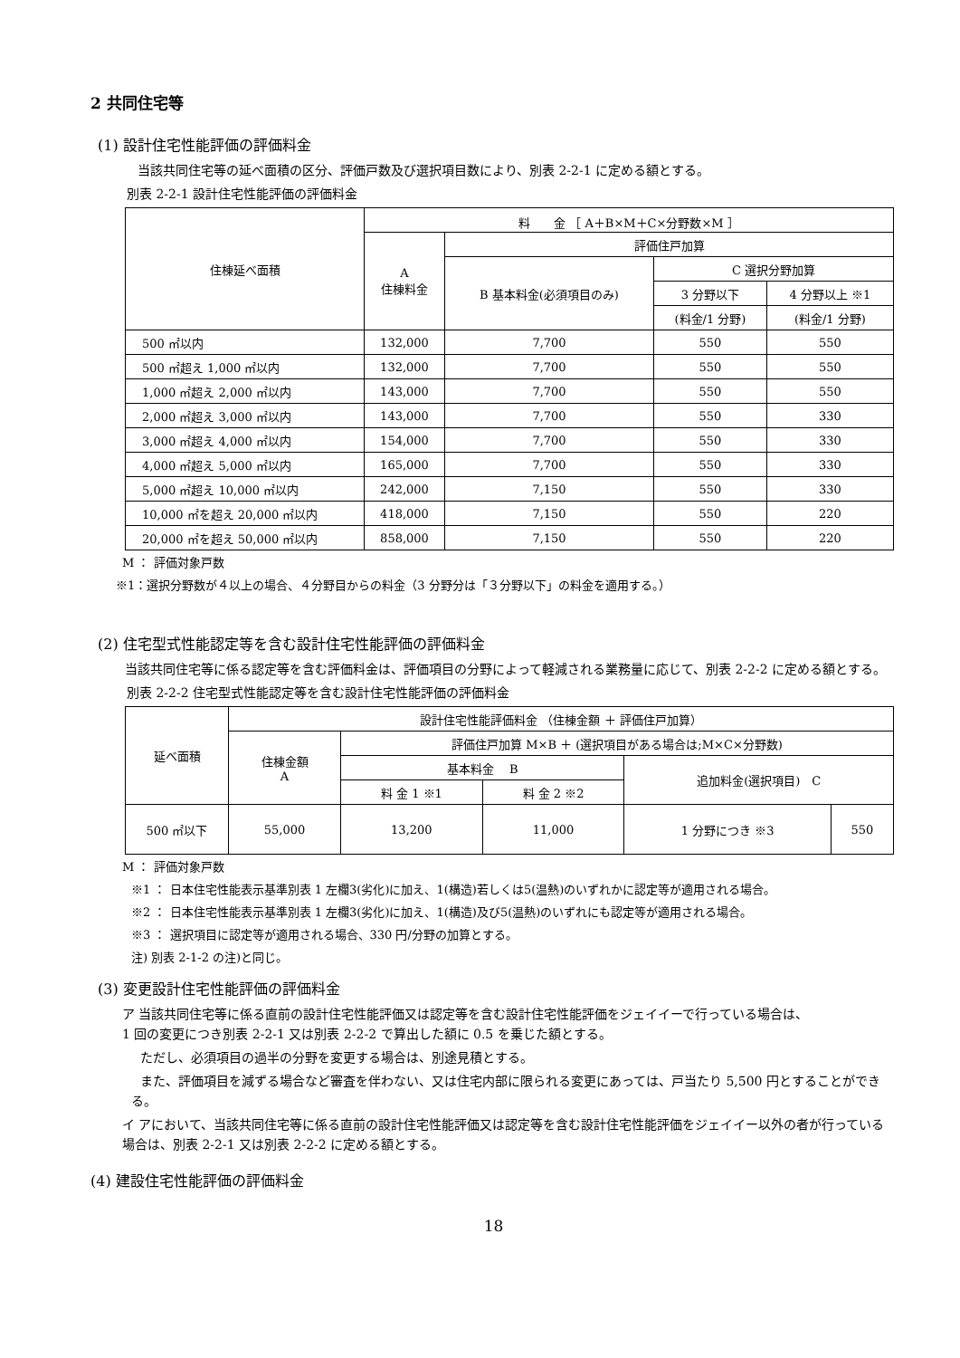2 共同住宅等
(1) 設計住宅性能評価の評価料金
当該共同住宅等の延べ面積の区分、評価戸数及び選択項目数により、別表 2-2-1 に定める額とする。
別表 2-2-1 設計住宅性能評価の評価料金
| 住棟延べ面積 | 料 金 ［ A＋B×M＋C×分野数×M ］ | | | |
| --- | --- | --- | --- | --- |
| | A 住棟料金 | 評価住戸加算 | | |
| | | B 基本料金(必須項目のみ) | C 選択分野加算 | |
| | | | 3 分野以下 | 4 分野以上 ※1 |
| | | | (料金/1 分野) | (料金/1 分野) |
| 500 ㎡以内 | 132,000 | 7,700 | 550 | 550 |
| 500 ㎡超え 1,000 ㎡以内 | 132,000 | 7,700 | 550 | 550 |
| 1,000 ㎡超え 2,000 ㎡以内 | 143,000 | 7,700 | 550 | 550 |
| 2,000 ㎡超え 3,000 ㎡以内 | 143,000 | 7,700 | 550 | 330 |
| 3,000 ㎡超え 4,000 ㎡以内 | 154,000 | 7,700 | 550 | 330 |
| 4,000 ㎡超え 5,000 ㎡以内 | 165,000 | 7,700 | 550 | 330 |
| 5,000 ㎡超え 10,000 ㎡以内 | 242,000 | 7,150 | 550 | 330 |
| 10,000 ㎡を超え 20,000 ㎡以内 | 418,000 | 7,150 | 550 | 220 |
| 20,000 ㎡を超え 50,000 ㎡以内 | 858,000 | 7,150 | 550 | 220 |
M ： 評価対象戸数
※1：選択分野数が４以上の場合、４分野目からの料金（3 分野分は「３分野以下」の料金を適用する。）
(2) 住宅型式性能認定等を含む設計住宅性能評価の評価料金
当該共同住宅等に係る認定等を含む評価料金は、評価項目の分野によって軽減される業務量に応じて、別表 2-2-2 に定める額とする。
別表 2-2-2 住宅型式性能認定等を含む設計住宅性能評価の評価料金
| 延べ面積 | 設計住宅性能評価料金 （住棟金額 ＋ 評価住戸加算） | | | | |
| --- | --- | --- | --- | --- | --- |
| | 住棟金額 A | 評価住戸加算 M×B ＋ (選択項目がある場合は;M×C×分野数) | | | |
| | | 基本料金 B | | 追加料金(選択項目) C | |
| | | 料 金 1 ※1 | 料 金 2 ※2 | | |
| 500 ㎡以下 | 55,000 | 13,200 | 11,000 | 1 分野につき ※3 | 550 |
M ： 評価対象戸数
※1 ： 日本住宅性能表示基準別表 1 左欄3(劣化)に加え、1(構造)若しくは5(温熱)のいずれかに認定等が適用される場合。
※2 ： 日本住宅性能表示基準別表 1 左欄3(劣化)に加え、1(構造)及び5(温熱)のいずれにも認定等が適用される場合。
※3 ： 選択項目に認定等が適用される場合、330 円/分野の加算とする。
注) 別表 2-1-2 の注)と同じ。
(3) 変更設計住宅性能評価の評価料金
ア 当該共同住宅等に係る直前の設計住宅性能評価又は認定等を含む設計住宅性能評価をジェイイーで行っている場合は、
1 回の変更につき別表 2-2-1 又は別表 2-2-2 で算出した額に 0.5 を乗じた額とする。
ただし、必須項目の過半の分野を変更する場合は、別途見積とする。
また、評価項目を減ずる場合など審査を伴わない、又は住宅内部に限られる変更にあっては、戸当たり 5,500 円とすることができる。
イ アにおいて、当該共同住宅等に係る直前の設計住宅性能評価又は認定等を含む設計住宅性能評価をジェイイー以外の者が行っている場合は、別表 2-2-1 又は別表 2-2-2 に定める額とする。
(4) 建設住宅性能評価の評価料金
18